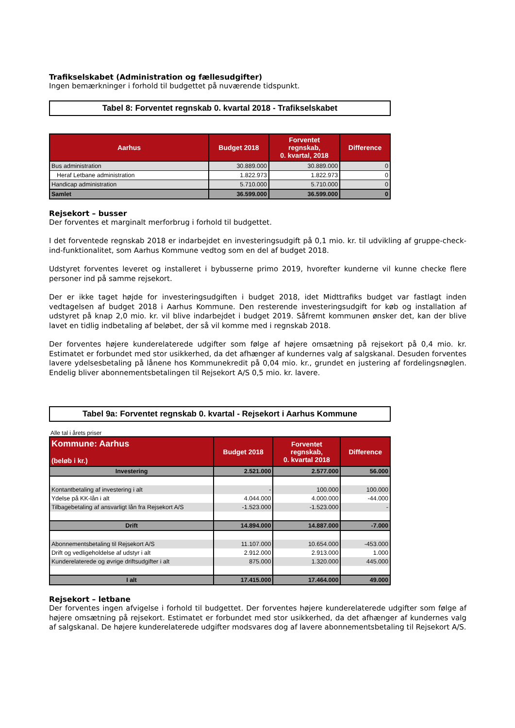Trafikselskabet (Administration og fællesudgifter)
Ingen bemærkninger i forhold til budgettet på nuværende tidspunkt.
Tabel 8: Forventet regnskab 0. kvartal 2018 - Trafikselskabet
| Aarhus | Budget 2018 | Forventet regnskab, 0. kvartal, 2018 | Difference |
| --- | --- | --- | --- |
| Bus administration | 30.889.000 | 30.889.000 | 0 |
| Heraf Letbane administration | 1.822.973 | 1.822.973 | 0 |
| Handicap administration | 5.710.000 | 5.710.000 | 0 |
| Samlet | 36.599.000 | 36.599.000 | 0 |
Rejsekort – busser
Der forventes et marginalt merforbrug i forhold til budgettet.
I det forventede regnskab 2018 er indarbejdet en investeringsudgift på 0,1 mio. kr. til udvikling af gruppe-check-ind-funktionalitet, som Aarhus Kommune vedtog som en del af budget 2018.
Udstyret forventes leveret og installeret i bybusserne primo 2019, hvorefter kunderne vil kunne checke flere personer ind på samme rejsekort.
Der er ikke taget højde for investeringsudgiften i budget 2018, idet Midttrafiks budget var fastlagt inden vedtagelsen af budget 2018 i Aarhus Kommune. Den resterende investeringsudgift for køb og installation af udstyret på knap 2,0 mio. kr. vil blive indarbejdet i budget 2019. Såfremt kommunen ønsker det, kan der blive lavet en tidlig indbetaling af beløbet, der så vil komme med i regnskab 2018.
Der forventes højere kunderelaterede udgifter som følge af højere omsætning på rejsekort på 0,4 mio. kr. Estimatet er forbundet med stor usikkerhed, da det afhænger af kundernes valg af salgskanal. Desuden forventes lavere ydelsesbetaling på lånene hos Kommunekredit på 0,04 mio. kr., grundet en justering af fordelingsnøglen. Endelig bliver abonnementsbetalingen til Rejsekort A/S 0,5 mio. kr. lavere.
Tabel 9a: Forventet regnskab 0. kvartal - Rejsekort i Aarhus Kommune
Alle tal i årets priser
| Kommune: Aarhus (beløb i kr.) | Budget 2018 | Forventet regnskab, 0. kvartal 2018 | Difference |
| --- | --- | --- | --- |
| Investering | 2.521.000 | 2.577.000 | 56.000 |
| Kontantbetaling af investering i alt | - | 100.000 | 100.000 |
| Ydelse på KK-lån i alt | 4.044.000 | 4.000.000 | -44.000 |
| Tilbagebetaling af ansvarligt lån fra Rejsekort A/S | -1.523.000 | -1.523.000 | - |
| Drift | 14.894.000 | 14.887.000 | -7.000 |
| Abonnementsbetaling til Rejsekort A/S | 11.107.000 | 10.654.000 | -453.000 |
| Drift og vedligeholdelse af udstyr i alt | 2.912.000 | 2.913.000 | 1.000 |
| Kunderelaterede og øvrige driftsudgifter i alt | 875.000 | 1.320.000 | 445.000 |
| I alt | 17.415.000 | 17.464.000 | 49.000 |
Rejsekort – letbane
Der forventes ingen afvigelse i forhold til budgettet. Der forventes højere kunderelaterede udgifter som følge af højere omsætning på rejsekort. Estimatet er forbundet med stor usikkerhed, da det afhænger af kundernes valg af salgskanal. De højere kunderelaterede udgifter modsvares dog af lavere abonnementsbetaling til Rejsekort A/S.